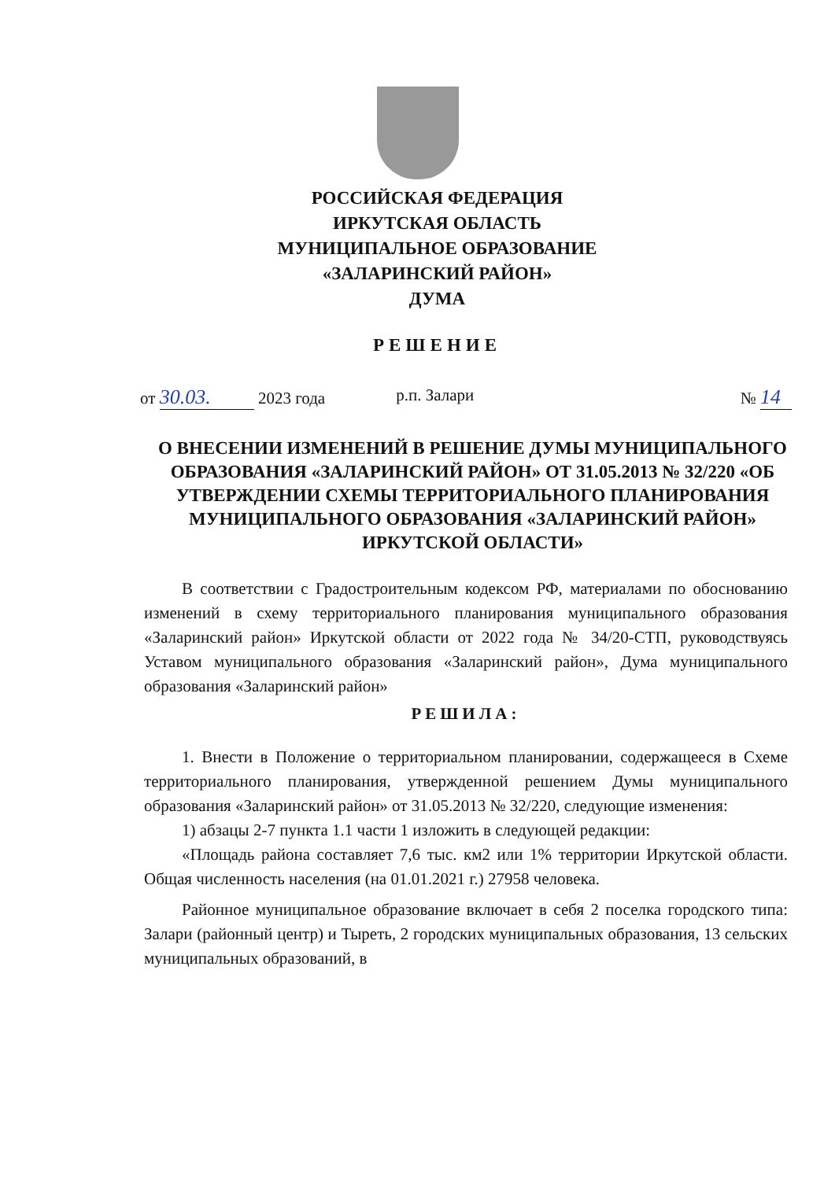РОССИЙСКАЯ ФЕДЕРАЦИЯ
ИРКУТСКАЯ ОБЛАСТЬ
МУНИЦИПАЛЬНОЕ ОБРАЗОВАНИЕ
«ЗАЛАРИНСКИЙ РАЙОН»
ДУМА
РЕШЕНИЕ
от 30.03. 2023 года р.п. Залари № 14
О ВНЕСЕНИИ ИЗМЕНЕНИЙ В РЕШЕНИЕ ДУМЫ МУНИЦИПАЛЬНОГО ОБРАЗОВАНИЯ «ЗАЛАРИНСКИЙ РАЙОН» ОТ 31.05.2013 № 32/220 «ОБ УТВЕРЖДЕНИИ СХЕМЫ ТЕРРИТОРИАЛЬНОГО ПЛАНИРОВАНИЯ МУНИЦИПАЛЬНОГО ОБРАЗОВАНИЯ «ЗАЛАРИНСКИЙ РАЙОН» ИРКУТСКОЙ ОБЛАСТИ»
В соответствии с Градостроительным кодексом РФ, материалами по обоснованию изменений в схему территориального планирования муниципального образования «Заларинский район» Иркутской области от 2022 года № 34/20-СТП, руководствуясь Уставом муниципального образования «Заларинский район», Дума муниципального образования «Заларинский район»
РЕШИЛА:
1. Внести в Положение о территориальном планировании, содержащееся в Схеме территориального планирования, утвержденной решением Думы муниципального образования «Заларинский район» от 31.05.2013 № 32/220, следующие изменения:
1) абзацы 2-7 пункта 1.1 части 1 изложить в следующей редакции:
«Площадь района составляет 7,6 тыс. км2 или 1% территории Иркутской области. Общая численность населения (на 01.01.2021 г.) 27958 человека.
Районное муниципальное образование включает в себя 2 поселка городского типа: Залари (районный центр) и Тыреть, 2 городских муниципальных образования, 13 сельских муниципальных образований, в